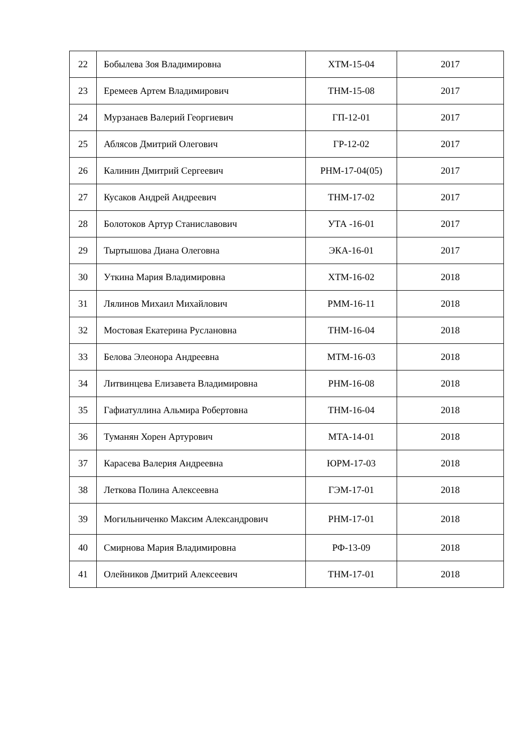| 22 | Бобылева Зоя Владимировна | ХТМ-15-04 | 2017 |
| 23 | Еремеев Артем Владимирович | ТНМ-15-08 | 2017 |
| 24 | Мурзанаев Валерий Георгиевич | ГП-12-01 | 2017 |
| 25 | Аблясов Дмитрий Олегович | ГР-12-02 | 2017 |
| 26 | Калинин Дмитрий Сергеевич | РНМ-17-04(05) | 2017 |
| 27 | Кусаков Андрей Андреевич | ТНМ-17-02 | 2017 |
| 28 | Болотоков Артур Станиславович | УТА -16-01 | 2017 |
| 29 | Тыртышова Диана Олеговна | ЭКА-16-01 | 2017 |
| 30 | Уткина Мария Владимировна | ХТМ-16-02 | 2018 |
| 31 | Лялинов Михаил Михайлович | РММ-16-11 | 2018 |
| 32 | Мостовая Екатерина Руслановна | ТНМ-16-04 | 2018 |
| 33 | Белова Элеонора Андреевна | МТМ-16-03 | 2018 |
| 34 | Литвинцева Елизавета Владимировна | РНМ-16-08 | 2018 |
| 35 | Гафиатуллина Альмира Робертовна | ТНМ-16-04 | 2018 |
| 36 | Туманян Хорен Артурович | МТА-14-01 | 2018 |
| 37 | Карасева Валерия Андреевна | ЮРМ-17-03 | 2018 |
| 38 | Леткова Полина Алексеевна | ГЭМ-17-01 | 2018 |
| 39 | Могильниченко Максим Александрович | РНМ-17-01 | 2018 |
| 40 | Смирнова Мария Владимировна | РФ-13-09 | 2018 |
| 41 | Олейников Дмитрий Алексеевич | ТНМ-17-01 | 2018 |